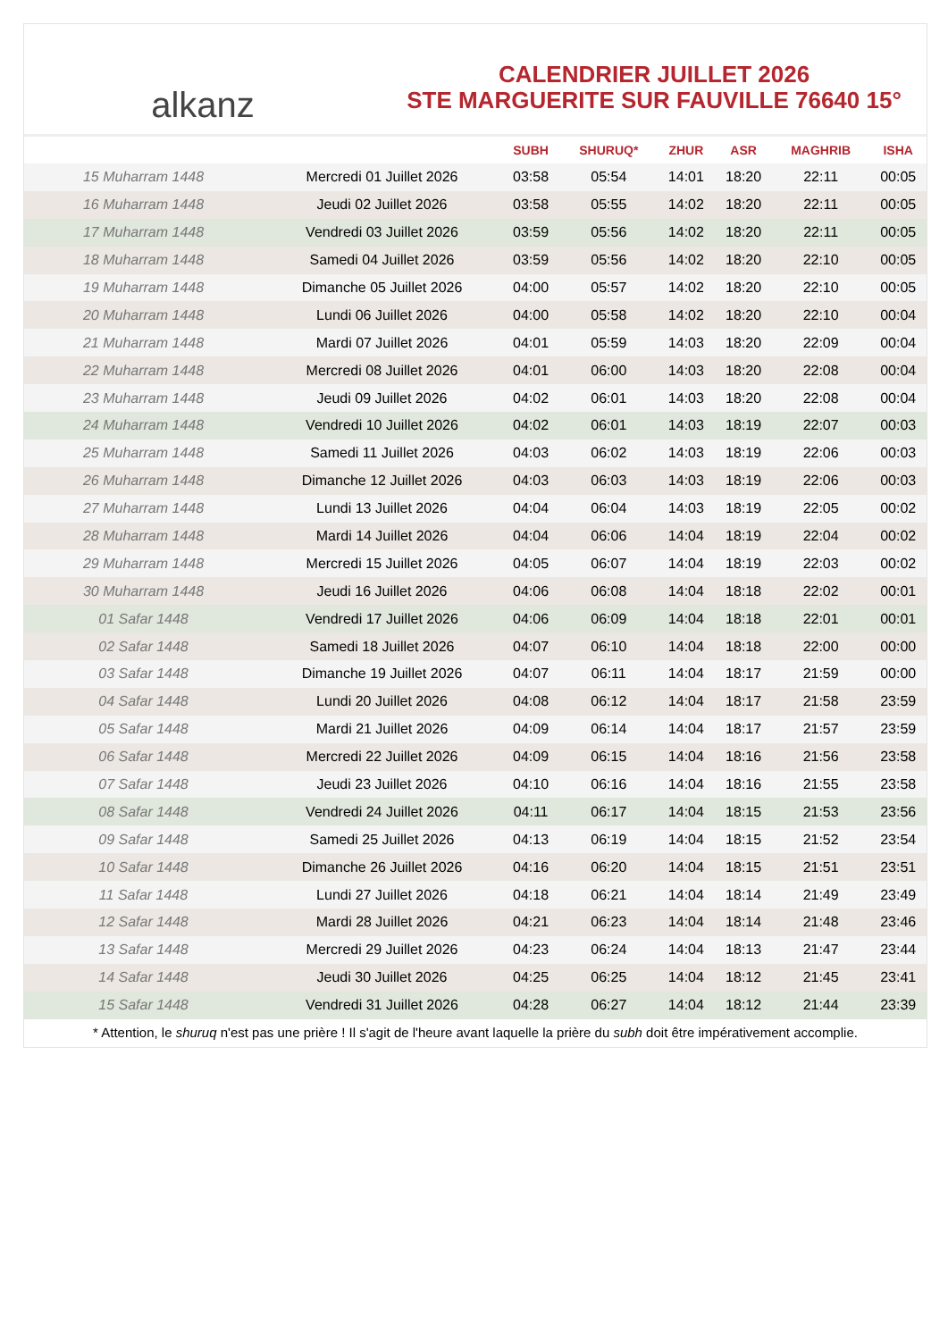alkanz
CALENDRIER JUILLET 2026
STE MARGUERITE SUR FAUVILLE 76640 15°
| | | SUBH | SHURUQ* | ZHUR | ASR | MAGHRIB | ISHA |
| --- | --- | --- | --- | --- | --- | --- | --- |
| 15 Muharram 1448 | Mercredi 01 Juillet 2026 | 03:58 | 05:54 | 14:01 | 18:20 | 22:11 | 00:05 |
| 16 Muharram 1448 | Jeudi 02 Juillet 2026 | 03:58 | 05:55 | 14:02 | 18:20 | 22:11 | 00:05 |
| 17 Muharram 1448 | Vendredi 03 Juillet 2026 | 03:59 | 05:56 | 14:02 | 18:20 | 22:11 | 00:05 |
| 18 Muharram 1448 | Samedi 04 Juillet 2026 | 03:59 | 05:56 | 14:02 | 18:20 | 22:10 | 00:05 |
| 19 Muharram 1448 | Dimanche 05 Juillet 2026 | 04:00 | 05:57 | 14:02 | 18:20 | 22:10 | 00:05 |
| 20 Muharram 1448 | Lundi 06 Juillet 2026 | 04:00 | 05:58 | 14:02 | 18:20 | 22:10 | 00:04 |
| 21 Muharram 1448 | Mardi 07 Juillet 2026 | 04:01 | 05:59 | 14:03 | 18:20 | 22:09 | 00:04 |
| 22 Muharram 1448 | Mercredi 08 Juillet 2026 | 04:01 | 06:00 | 14:03 | 18:20 | 22:08 | 00:04 |
| 23 Muharram 1448 | Jeudi 09 Juillet 2026 | 04:02 | 06:01 | 14:03 | 18:20 | 22:08 | 00:04 |
| 24 Muharram 1448 | Vendredi 10 Juillet 2026 | 04:02 | 06:01 | 14:03 | 18:19 | 22:07 | 00:03 |
| 25 Muharram 1448 | Samedi 11 Juillet 2026 | 04:03 | 06:02 | 14:03 | 18:19 | 22:06 | 00:03 |
| 26 Muharram 1448 | Dimanche 12 Juillet 2026 | 04:03 | 06:03 | 14:03 | 18:19 | 22:06 | 00:03 |
| 27 Muharram 1448 | Lundi 13 Juillet 2026 | 04:04 | 06:04 | 14:03 | 18:19 | 22:05 | 00:02 |
| 28 Muharram 1448 | Mardi 14 Juillet 2026 | 04:04 | 06:06 | 14:04 | 18:19 | 22:04 | 00:02 |
| 29 Muharram 1448 | Mercredi 15 Juillet 2026 | 04:05 | 06:07 | 14:04 | 18:19 | 22:03 | 00:02 |
| 30 Muharram 1448 | Jeudi 16 Juillet 2026 | 04:06 | 06:08 | 14:04 | 18:18 | 22:02 | 00:01 |
| 01 Safar 1448 | Vendredi 17 Juillet 2026 | 04:06 | 06:09 | 14:04 | 18:18 | 22:01 | 00:01 |
| 02 Safar 1448 | Samedi 18 Juillet 2026 | 04:07 | 06:10 | 14:04 | 18:18 | 22:00 | 00:00 |
| 03 Safar 1448 | Dimanche 19 Juillet 2026 | 04:07 | 06:11 | 14:04 | 18:17 | 21:59 | 00:00 |
| 04 Safar 1448 | Lundi 20 Juillet 2026 | 04:08 | 06:12 | 14:04 | 18:17 | 21:58 | 23:59 |
| 05 Safar 1448 | Mardi 21 Juillet 2026 | 04:09 | 06:14 | 14:04 | 18:17 | 21:57 | 23:59 |
| 06 Safar 1448 | Mercredi 22 Juillet 2026 | 04:09 | 06:15 | 14:04 | 18:16 | 21:56 | 23:58 |
| 07 Safar 1448 | Jeudi 23 Juillet 2026 | 04:10 | 06:16 | 14:04 | 18:16 | 21:55 | 23:58 |
| 08 Safar 1448 | Vendredi 24 Juillet 2026 | 04:11 | 06:17 | 14:04 | 18:15 | 21:53 | 23:56 |
| 09 Safar 1448 | Samedi 25 Juillet 2026 | 04:13 | 06:19 | 14:04 | 18:15 | 21:52 | 23:54 |
| 10 Safar 1448 | Dimanche 26 Juillet 2026 | 04:16 | 06:20 | 14:04 | 18:15 | 21:51 | 23:51 |
| 11 Safar 1448 | Lundi 27 Juillet 2026 | 04:18 | 06:21 | 14:04 | 18:14 | 21:49 | 23:49 |
| 12 Safar 1448 | Mardi 28 Juillet 2026 | 04:21 | 06:23 | 14:04 | 18:14 | 21:48 | 23:46 |
| 13 Safar 1448 | Mercredi 29 Juillet 2026 | 04:23 | 06:24 | 14:04 | 18:13 | 21:47 | 23:44 |
| 14 Safar 1448 | Jeudi 30 Juillet 2026 | 04:25 | 06:25 | 14:04 | 18:12 | 21:45 | 23:41 |
| 15 Safar 1448 | Vendredi 31 Juillet 2026 | 04:28 | 06:27 | 14:04 | 18:12 | 21:44 | 23:39 |
* Attention, le shuruq n'est pas une prière ! Il s'agit de l'heure avant laquelle la prière du subh doit être impérativement accomplie.